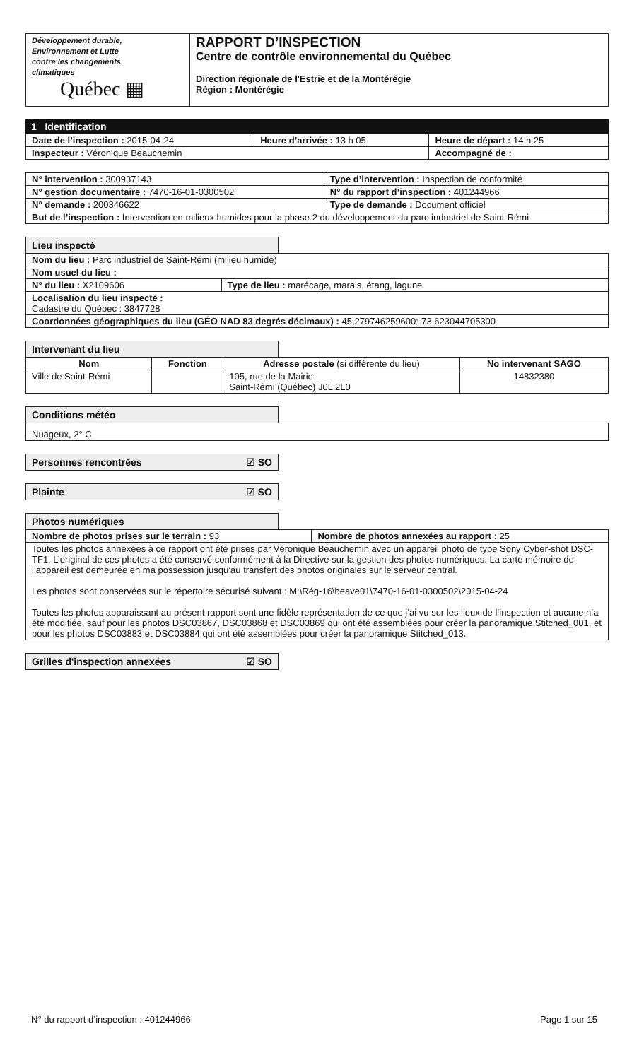| Développement durable, Environnement et Lutte contre les changements climatiques Québec ▦ | RAPPORT D’INSPECTION Centre de contrôle environnemental du Québec Direction régionale de l'Estrie et de la Montérégie Région : Montérégie |
1 Identification
| Date de l’inspection : 2015-04-24 | Heure d’arrivée : 13 h 05 | Heure de départ : 14 h 25 |
| Inspecteur : Véronique Beauchemin | | Accompagné de : |
| N° intervention : 300937143 | Type d’intervention : Inspection de conformité |
| N° gestion documentaire : 7470-16-01-0300502 | N° du rapport d’inspection : 401244966 |
| N° demande : 200346622 | Type de demande : Document officiel |
| But de l’inspection : Intervention en milieux humides pour la phase 2 du développement du parc industriel de Saint-Rémi | |
Lieu inspecté
| Nom du lieu : Parc industriel de Saint-Rémi (milieu humide) | |
| Nom usuel du lieu : | |
| N° du lieu : X2109606 | Type de lieu : marécage, marais, étang, lagune |
| Localisation du lieu inspecté : Cadastre du Québec : 3847728 | |
| Coordonnées géographiques du lieu (GÉO NAD 83 degrés décimaux) : 45,279746259600:-73,623044705300 | |
Intervenant du lieu
| Nom | Fonction | Adresse postale (si différente du lieu) | No intervenant SAGO |
| --- | --- | --- | --- |
| Ville de Saint-Rémi | | 105, rue de la Mairie Saint-Rémi (Québec) J0L 2L0 | 14832380 |
Conditions météo
| Nuageux, 2° C |
Personnes rencontrées ☑ SO
Plainte ☑ SO
Photos numériques
| Nombre de photos prises sur le terrain : 93 | Nombre de photos annexées au rapport : 25 |
| Toutes les photos annexées à ce rapport ont été prises par Véronique Beauchemin avec un appareil photo de type Sony Cyber-shot DSC-TF1. L’original de ces photos a été conservé conformément à la Directive sur la gestion des photos numériques. La carte mémoire de l’appareil est demeurée en ma possession jusqu’au transfert des photos originales sur le serveur central. Les photos sont conservées sur le répertoire sécurisé suivant : M:\Rég-16\beave01\7470-16-01-0300502\2015-04-24 Toutes les photos apparaissant au présent rapport sont une fidèle représentation de ce que j’ai vu sur les lieux de l’inspection et aucune n’a été modifiée, sauf pour les photos DSC03867, DSC03868 et DSC03869 qui ont été assemblées pour créer la panoramique Stitched_001, et pour les photos DSC03883 et DSC03884 qui ont été assemblées pour créer la panoramique Stitched_013. | |
Grilles d'inspection annexées ☑ SO
N° du rapport d’inspection : 401244966 Page 1 sur 15